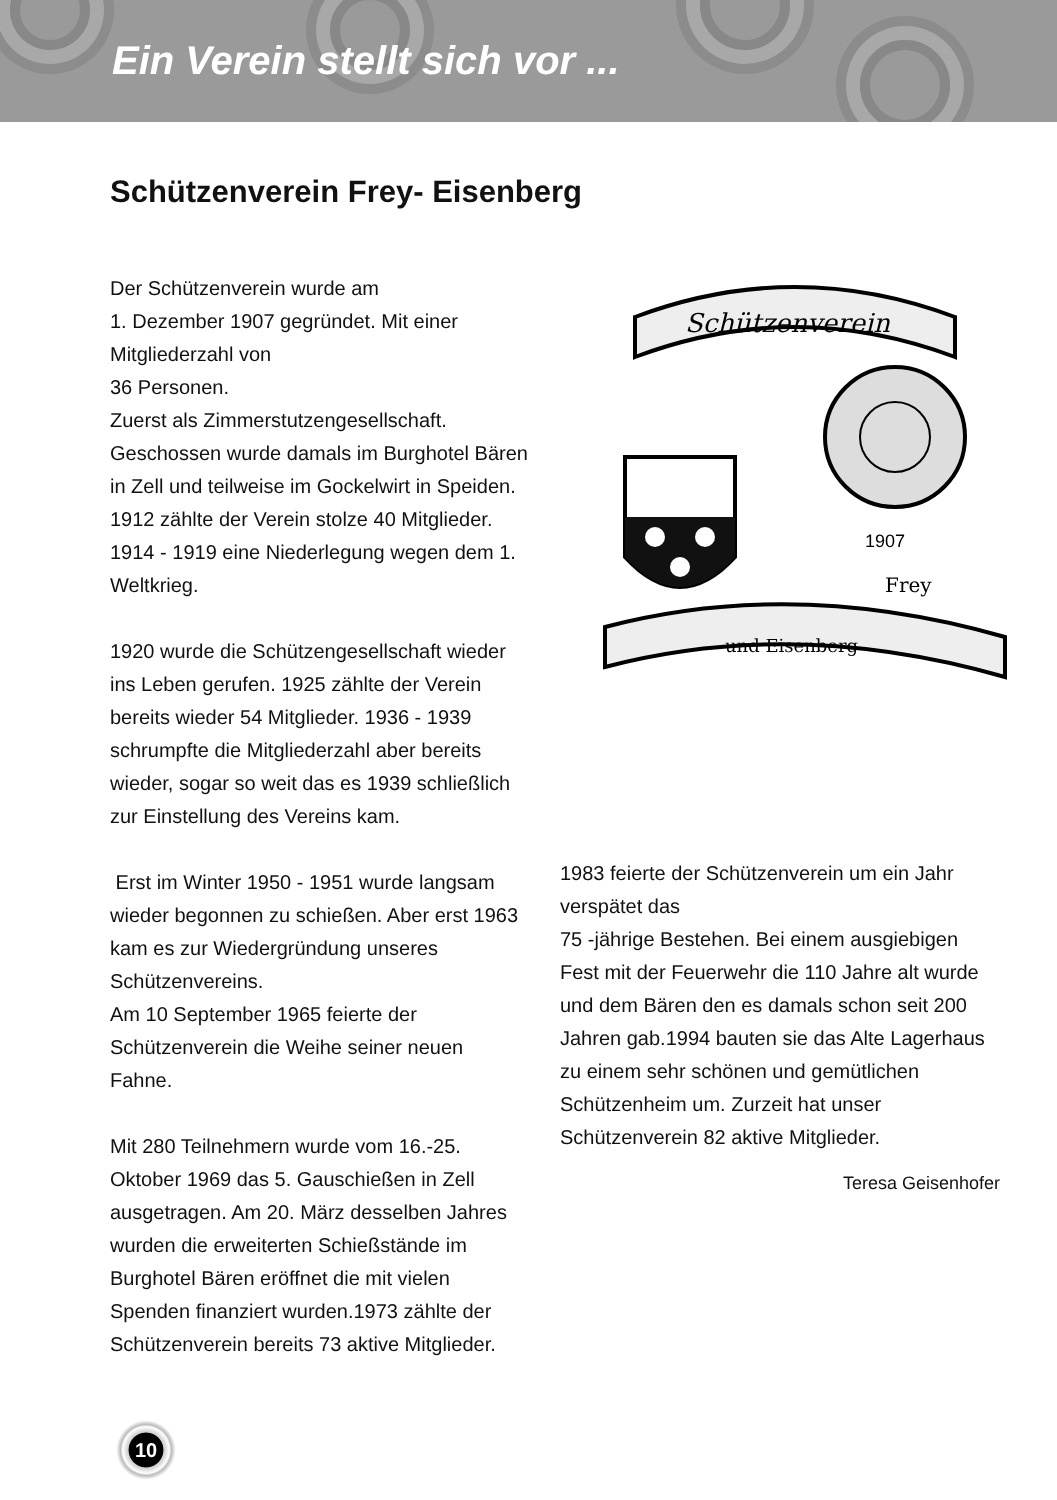Ein Verein stellt sich vor ...
Schützenverein Frey- Eisenberg
Der Schützenverein wurde am
1. Dezember 1907 gegründet. Mit einer Mitgliederzahl von
36 Personen.
Zuerst als Zimmerstutzengesellschaft. Geschossen wurde damals im Burghotel Bären in Zell und teilweise im Gockelwirt in Speiden. 1912 zählte der Verein stolze 40 Mitglieder. 1914 - 1919 eine Niederlegung wegen dem 1. Weltkrieg.
1920 wurde die Schützengesellschaft wieder ins Leben gerufen. 1925 zählte der Verein bereits wieder 54 Mitglieder. 1936 - 1939 schrumpfte die Mitgliederzahl aber bereits wieder, sogar so weit das es 1939 schließlich zur Einstellung des Vereins kam.
Erst im Winter 1950 - 1951 wurde langsam wieder begonnen zu schießen. Aber erst 1963 kam es zur Wiedergründung unseres Schützenvereins.
Am 10 September 1965 feierte der Schützenverein die Weihe seiner neuen Fahne.
Mit 280 Teilnehmern wurde vom 16.-25. Oktober 1969 das 5. Gauschießen in Zell ausgetragen. Am 20. März desselben Jahres wurden die erweiterten Schießstände im Burghotel Bären eröffnet die mit vielen Spenden finanziert wurden.1973 zählte der Schützenverein bereits 73 aktive Mitglieder.
Schützenverein
und Eisenberg
1907
Frey
1983 feierte der Schützenverein um ein Jahr verspätet das
75 -jährige Bestehen. Bei einem ausgiebigen Fest mit der Feuerwehr die 110 Jahre alt wurde und dem Bären den es damals schon seit 200 Jahren gab.1994 bauten sie das Alte Lagerhaus zu einem sehr schönen und gemütlichen Schützenheim um. Zurzeit hat unser Schützenverein 82 aktive Mitglieder.
Teresa Geisenhofer
10